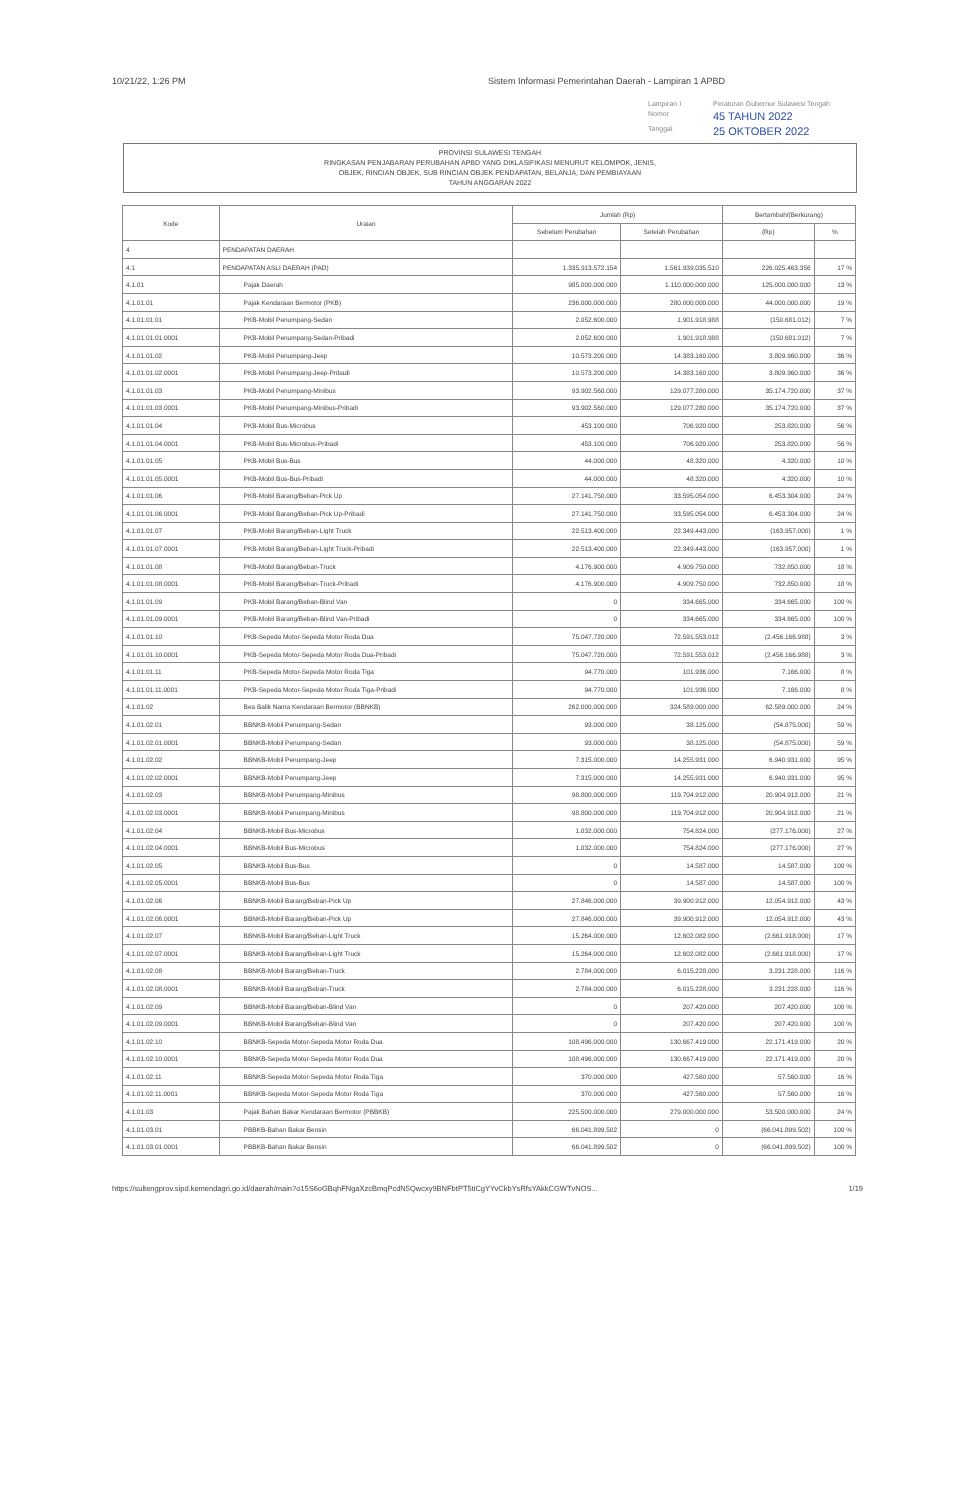10/21/22, 1:26 PM Sistem Informasi Pemerintahan Daerah - Lampiran 1 APBD
Lampiran I Peraturan Gubernur Sulawesi Tengah Nomor 45 TAHUN 2022 Tanggal 25 OKTOBER 2022
PROVINSI SULAWESI TENGAH
RINGKASAN PENJABARAN PERUBAHAN APBD YANG DIKLASIFIKASI MENURUT KELOMPOK, JENIS,
OBJEK, RINCIAN OBJEK, SUB RINCIAN OBJEK PENDAPATAN, BELANJA, DAN PEMBIAYAAN
TAHUN ANGGARAN 2022
| Kode | Uraian | Jumlah (Rp) | | Bertambah/(Berkurang) | |
| --- | --- | --- | --- | --- | --- |
| | | Sebelum Perubahan | Setelah Perubahan | (Rp) | % |
| 4 | PENDAPATAN DAERAH | | | | |
| 4.1 | PENDAPATAN ASLI DAERAH (PAD) | 1.335.913.572.154 | 1.561.939.035.510 | 226.025.463.356 | 17 % |
| 4.1.01 | Pajak Daerah | 985.000.000.000 | 1.110.000.000.000 | 125.000.000.000 | 13 % |
| 4.1.01.01 | Pajak Kendaraan Bermotor (PKB) | 236.000.000.000 | 280.000.000.000 | 44.000.000.000 | 19 % |
| 4.1.01.01.01 | PKB-Mobil Penumpang-Sedan | 2.052.600.000 | 1.901.918.988 | (150.681.012) | 7 % |
| 4.1.01.01.01.0001 | PKB-Mobil Penumpang-Sedan-Pribadi | 2.052.600.000 | 1.901.918.988 | (150.681.012) | 7 % |
| 4.1.01.01.02 | PKB-Mobil Penumpang-Jeep | 10.573.200.000 | 14.383.160.000 | 3.809.960.000 | 36 % |
| 4.1.01.01.02.0001 | PKB-Mobil Penumpang-Jeep-Pribadi | 10.573.200.000 | 14.383.160.000 | 3.809.960.000 | 36 % |
| 4.1.01.01.03 | PKB-Mobil Penumpang-Minibus | 93.902.560.000 | 129.077.280.000 | 35.174.720.000 | 37 % |
| 4.1.01.01.03.0001 | PKB-Mobil Penumpang-Minibus-Pribadi | 93.902.560.000 | 129.077.280.000 | 35.174.720.000 | 37 % |
| 4.1.01.01.04 | PKB-Mobil Bus-Microbus | 453.100.000 | 706.920.000 | 253.820.000 | 56 % |
| 4.1.01.01.04.0001 | PKB-Mobil Bus-Microbus-Pribadi | 453.100.000 | 706.920.000 | 253.820.000 | 56 % |
| 4.1.01.01.05 | PKB-Mobil Bus-Bus | 44.000.000 | 48.320.000 | 4.320.000 | 10 % |
| 4.1.01.01.05.0001 | PKB-Mobil Bus-Bus-Pribadi | 44.000.000 | 48.320.000 | 4.320.000 | 10 % |
| 4.1.01.01.06 | PKB-Mobil Barang/Beban-Pick Up | 27.141.750.000 | 33.595.054.000 | 6.453.304.000 | 24 % |
| 4.1.01.01.06.0001 | PKB-Mobil Barang/Beban-Pick Up-Pribadi | 27.141.750.000 | 33.595.054.000 | 6.453.304.000 | 24 % |
| 4.1.01.01.07 | PKB-Mobil Barang/Beban-Light Truck | 22.513.400.000 | 22.349.443.000 | (163.957.000) | 1 % |
| 4.1.01.01.07.0001 | PKB-Mobil Barang/Beban-Light Truck-Pribadi | 22.513.400.000 | 22.349.443.000 | (163.957.000) | 1 % |
| 4.1.01.01.08 | PKB-Mobil Barang/Beban-Truck | 4.176.900.000 | 4.909.750.000 | 732.850.000 | 18 % |
| 4.1.01.01.08.0001 | PKB-Mobil Barang/Beban-Truck-Pribadi | 4.176.900.000 | 4.909.750.000 | 732.850.000 | 18 % |
| 4.1.01.01.09 | PKB-Mobil Barang/Beban-Blind Van | 0 | 334.665.000 | 334.665.000 | 100 % |
| 4.1.01.01.09.0001 | PKB-Mobil Barang/Beban-Blind Van-Pribadi | 0 | 334.665.000 | 334.665.000 | 100 % |
| 4.1.01.01.10 | PKB-Sepeda Motor-Sepeda Motor Roda Dua | 75.047.720.000 | 72.591.553.012 | (2.456.166.988) | 3 % |
| 4.1.01.01.10.0001 | PKB-Sepeda Motor-Sepeda Motor Roda Dua-Pribadi | 75.047.720.000 | 72.591.553.012 | (2.456.166.988) | 3 % |
| 4.1.01.01.11 | PKB-Sepeda Motor-Sepeda Motor Roda Tiga | 94.770.000 | 101.936.000 | 7.166.000 | 8 % |
| 4.1.01.01.11.0001 | PKB-Sepeda Motor-Sepeda Motor Roda Tiga-Pribadi | 94.770.000 | 101.936.000 | 7.166.000 | 8 % |
| 4.1.01.02 | Bea Balik Nama Kendaraan Bermotor (BBNKB) | 262.000.000.000 | 324.589.000.000 | 62.589.000.000 | 24 % |
| 4.1.01.02.01 | BBNKB-Mobil Penumpang-Sedan | 93.000.000 | 38.125.000 | (54.875.000) | 59 % |
| 4.1.01.02.01.0001 | BBNKB-Mobil Penumpang-Sedan | 93.000.000 | 38.125.000 | (54.875.000) | 59 % |
| 4.1.01.02.02 | BBNKB-Mobil Penumpang-Jeep | 7.315.000.000 | 14.255.931.000 | 6.940.931.000 | 95 % |
| 4.1.01.02.02.0001 | BBNKB-Mobil Penumpang-Jeep | 7.315.000.000 | 14.255.931.000 | 6.940.931.000 | 95 % |
| 4.1.01.02.03 | BBNKB-Mobil Penumpang-Minibus | 98.800.000.000 | 119.704.912.000 | 20.904.912.000 | 21 % |
| 4.1.01.02.03.0001 | BBNKB-Mobil Penumpang-Minibus | 98.800.000.000 | 119.704.912.000 | 20.904.912.000 | 21 % |
| 4.1.01.02.04 | BBNKB-Mobil Bus-Microbus | 1.032.000.000 | 754.824.000 | (277.176.000) | 27 % |
| 4.1.01.02.04.0001 | BBNKB-Mobil Bus-Microbus | 1.032.000.000 | 754.824.000 | (277.176.000) | 27 % |
| 4.1.01.02.05 | BBNKB-Mobil Bus-Bus | 0 | 14.587.000 | 14.587.000 | 100 % |
| 4.1.01.02.05.0001 | BBNKB-Mobil Bus-Bus | 0 | 14.587.000 | 14.587.000 | 100 % |
| 4.1.01.02.06 | BBNKB-Mobil Barang/Beban-Pick Up | 27.846.000.000 | 39.900.912.000 | 12.054.912.000 | 43 % |
| 4.1.01.02.06.0001 | BBNKB-Mobil Barang/Beban-Pick Up | 27.846.000.000 | 39.900.912.000 | 12.054.912.000 | 43 % |
| 4.1.01.02.07 | BBNKB-Mobil Barang/Beban-Light Truck | 15.264.000.000 | 12.602.082.000 | (2.661.918.000) | 17 % |
| 4.1.01.02.07.0001 | BBNKB-Mobil Barang/Beban-Light Truck | 15.264.000.000 | 12.602.082.000 | (2.661.918.000) | 17 % |
| 4.1.01.02.08 | BBNKB-Mobil Barang/Beban-Truck | 2.784.000.000 | 6.015.228.000 | 3.231.228.000 | 116 % |
| 4.1.01.02.08.0001 | BBNKB-Mobil Barang/Beban-Truck | 2.784.000.000 | 6.015.228.000 | 3.231.228.000 | 116 % |
| 4.1.01.02.09 | BBNKB-Mobil Barang/Beban-Blind Van | 0 | 207.420.000 | 207.420.000 | 100 % |
| 4.1.01.02.09.0001 | BBNKB-Mobil Barang/Beban-Blind Van | 0 | 207.420.000 | 207.420.000 | 100 % |
| 4.1.01.02.10 | BBNKB-Sepeda Motor-Sepeda Motor Roda Dua | 108.496.000.000 | 130.667.419.000 | 22.171.419.000 | 20 % |
| 4.1.01.02.10.0001 | BBNKB-Sepeda Motor-Sepeda Motor Roda Dua | 108.496.000.000 | 130.667.419.000 | 22.171.419.000 | 20 % |
| 4.1.01.02.11 | BBNKB-Sepeda Motor-Sepeda Motor Roda Tiga | 370.000.000 | 427.560.000 | 57.560.000 | 16 % |
| 4.1.01.02.11.0001 | BBNKB-Sepeda Motor-Sepeda Motor Roda Tiga | 370.000.000 | 427.560.000 | 57.560.000 | 16 % |
| 4.1.01.03 | Pajak Bahan Bakar Kendaraan Bermotor (PBBKB) | 225.500.000.000 | 279.000.000.000 | 53.500.000.000 | 24 % |
| 4.1.01.03.01 | PBBKB-Bahan Bakar Bensin | 66.041.899.502 | 0 | (66.041.899.502) | 100 % |
| 4.1.01.03.01.0001 | PBBKB-Bahan Bakar Bensin | 66.041.899.502 | 0 | (66.041.899.502) | 100 % |
https://sultengprov.sipd.kemendagri.go.id/daerah/main?o15S6oGBqhFNgaXzcBmqPcdN5Qwcxy9BNFbtPT5tiCgYYvCkbYsRfsYAkkCGWTvNOS... 1/19